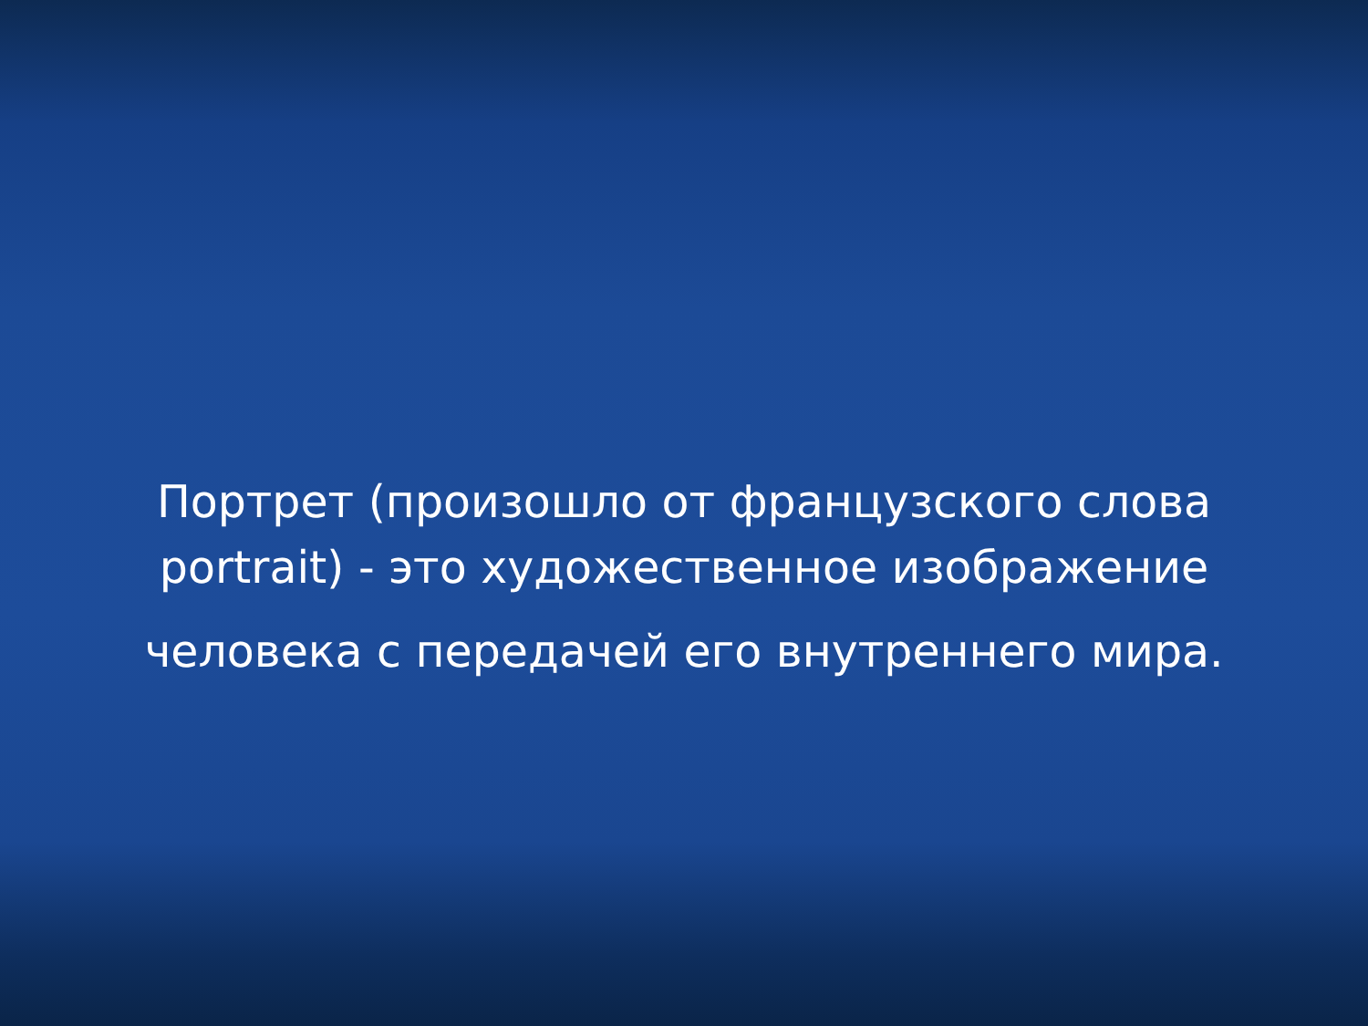Портрет (произошло от французского слова
portrait) - это художественное изображение
человека с передачей его внутреннего мира.